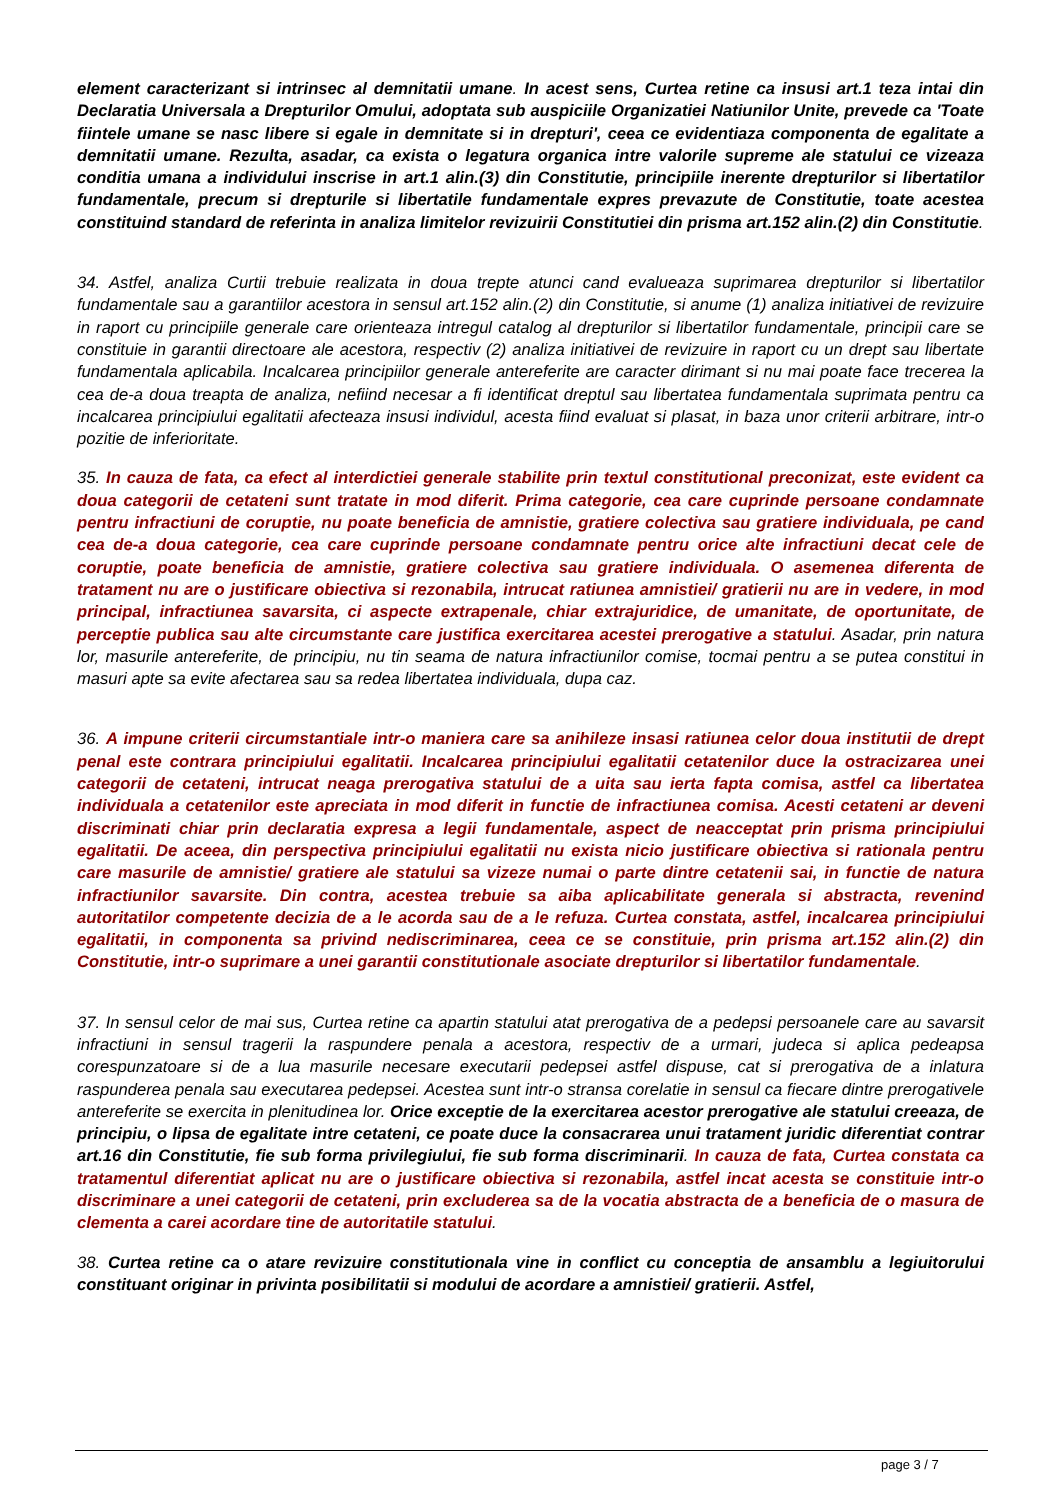element caracterizant si intrinsec al demnitatii umane. In acest sens, Curtea retine ca insusi art.1 teza intai din Declaratia Universala a Drepturilor Omului, adoptata sub auspiciile Organizatiei Natiunilor Unite, prevede ca 'Toate fiintele umane se nasc libere si egale in demnitate si in drepturi', ceea ce evidentiaza componenta de egalitate a demnitatii umane. Rezulta, asadar, ca exista o legatura organica intre valorile supreme ale statului ce vizeaza conditia umana a individului inscrise in art.1 alin.(3) din Constitutie, principiile inerente drepturilor si libertatilor fundamentale, precum si drepturile si libertatile fundamentale expres prevazute de Constitutie, toate acestea constituind standard de referinta in analiza limitelor revizuirii Constitutiei din prisma art.152 alin.(2) din Constitutie.
34. Astfel, analiza Curtii trebuie realizata in doua trepte atunci cand evalueaza suprimarea drepturilor si libertatilor fundamentale sau a garantiilor acestora in sensul art.152 alin.(2) din Constitutie, si anume (1) analiza initiativei de revizuire in raport cu principiile generale care orienteaza intregul catalog al drepturilor si libertatilor fundamentale, principii care se constituie in garantii directoare ale acestora, respectiv (2) analiza initiativei de revizuire in raport cu un drept sau libertate fundamentala aplicabila. Incalcarea principiilor generale antereferite are caracter dirimant si nu mai poate face trecerea la cea de-a doua treapta de analiza, nefiind necesar a fi identificat dreptul sau libertatea fundamentala suprimata pentru ca incalcarea principiului egalitatii afecteaza insusi individul, acesta fiind evaluat si plasat, in baza unor criterii arbitrare, intr-o pozitie de inferioritate.
35. In cauza de fata, ca efect al interdictiei generale stabilite prin textul constitutional preconizat, este evident ca doua categorii de cetateni sunt tratate in mod diferit. Prima categorie, cea care cuprinde persoane condamnate pentru infractiuni de coruptie, nu poate beneficia de amnistie, gratiere colectiva sau gratiere individuala, pe cand cea de-a doua categorie, cea care cuprinde persoane condamnate pentru orice alte infractiuni decat cele de coruptie, poate beneficia de amnistie, gratiere colectiva sau gratiere individuala. O asemenea diferenta de tratament nu are o justificare obiectiva si rezonabila, intrucat ratiunea amnistiei/ gratierii nu are in vedere, in mod principal, infractiunea savarsita, ci aspecte extrapenale, chiar extrajuridice, de umanitate, de oportunitate, de perceptie publica sau alte circumstante care justifica exercitarea acestei prerogative a statului. Asadar, prin natura lor, masurile antereferite, de principiu, nu tin seama de natura infractiunilor comise, tocmai pentru a se putea constitui in masuri apte sa evite afectarea sau sa redea libertatea individuala, dupa caz.
36. A impune criterii circumstantiale intr-o maniera care sa anihileze insasi ratiunea celor doua institutii de drept penal este contrara principiului egalitatii. Incalcarea principiului egalitatii cetatenilor duce la ostracizarea unei categorii de cetateni, intrucat neaga prerogativa statului de a uita sau ierta fapta comisa, astfel ca libertatea individuala a cetatenilor este apreciata in mod diferit in functie de infractiunea comisa. Acesti cetateni ar deveni discriminati chiar prin declaratia expresa a legii fundamentale, aspect de neacceptat prin prisma principiului egalitatii. De aceea, din perspectiva principiului egalitatii nu exista nicio justificare obiectiva si rationala pentru care masurile de amnistie/ gratiere ale statului sa vizeze numai o parte dintre cetatenii sai, in functie de natura infractiunilor savarsite. Din contra, acestea trebuie sa aiba aplicabilitate generala si abstracta, revenind autoritatilor competente decizia de a le acorda sau de a le refuza. Curtea constata, astfel, incalcarea principiului egalitatii, in componenta sa privind nediscriminarea, ceea ce se constituie, prin prisma art.152 alin.(2) din Constitutie, intr-o suprimare a unei garantii constitutionale asociate drepturilor si libertatilor fundamentale.
37. In sensul celor de mai sus, Curtea retine ca apartin statului atat prerogativa de a pedepsi persoanele care au savarsit infractiuni in sensul tragerii la raspundere penala a acestora, respectiv de a urmari, judeca si aplica pedeapsa corespunzatoare si de a lua masurile necesare executarii pedepsei astfel dispuse, cat si prerogativa de a inlatura raspunderea penala sau executarea pedepsei. Acestea sunt intr-o stransa corelatie in sensul ca fiecare dintre prerogativele antereferite se exercita in plenitudinea lor. Orice exceptie de la exercitarea acestor prerogative ale statului creeaza, de principiu, o lipsa de egalitate intre cetateni, ce poate duce la consacrarea unui tratament juridic diferentiat contrar art.16 din Constitutie, fie sub forma privilegiului, fie sub forma discriminarii. In cauza de fata, Curtea constata ca tratamentul diferentiat aplicat nu are o justificare obiectiva si rezonabila, astfel incat acesta se constituie intr-o discriminare a unei categorii de cetateni, prin excluderea sa de la vocatia abstracta de a beneficia de o masura de clementa a carei acordare tine de autoritatile statului.
38. Curtea retine ca o atare revizuire constitutionala vine in conflict cu conceptia de ansamblu a legiuitorului constituant originar in privinta posibilitatii si modului de acordare a amnistiei/ gratierii. Astfel,
page 3 / 7